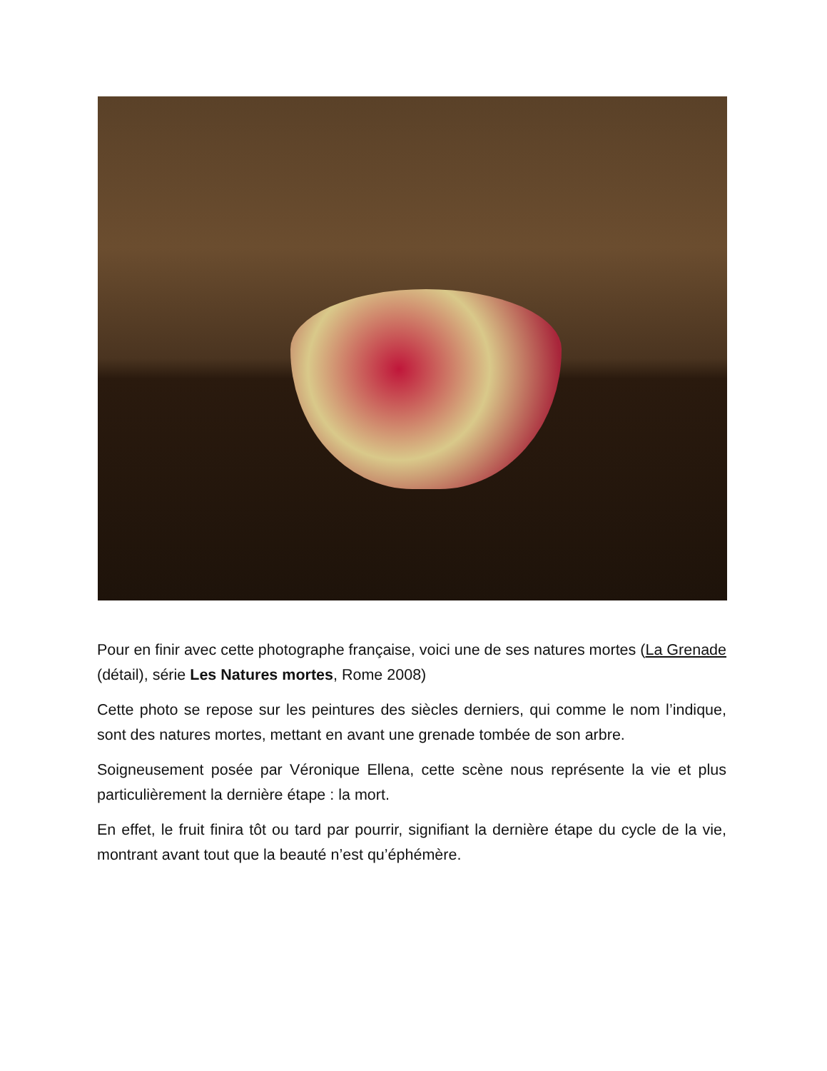Pour en finir avec cette photographe française, voici une de ses natures mortes (La Grenade (détail), série Les Natures mortes, Rome 2008)
Cette photo se repose sur les peintures des siècles derniers, qui comme le nom l’indique, sont des natures mortes, mettant en avant une grenade tombée de son arbre.
Soigneusement posée par Véronique Ellena, cette scène nous représente la vie et plus particulièrement la dernière étape : la mort.
En effet, le fruit finira tôt ou tard par pourrir, signifiant la dernière étape du cycle de la vie, montrant avant tout que la beauté n’est qu’éphémère.